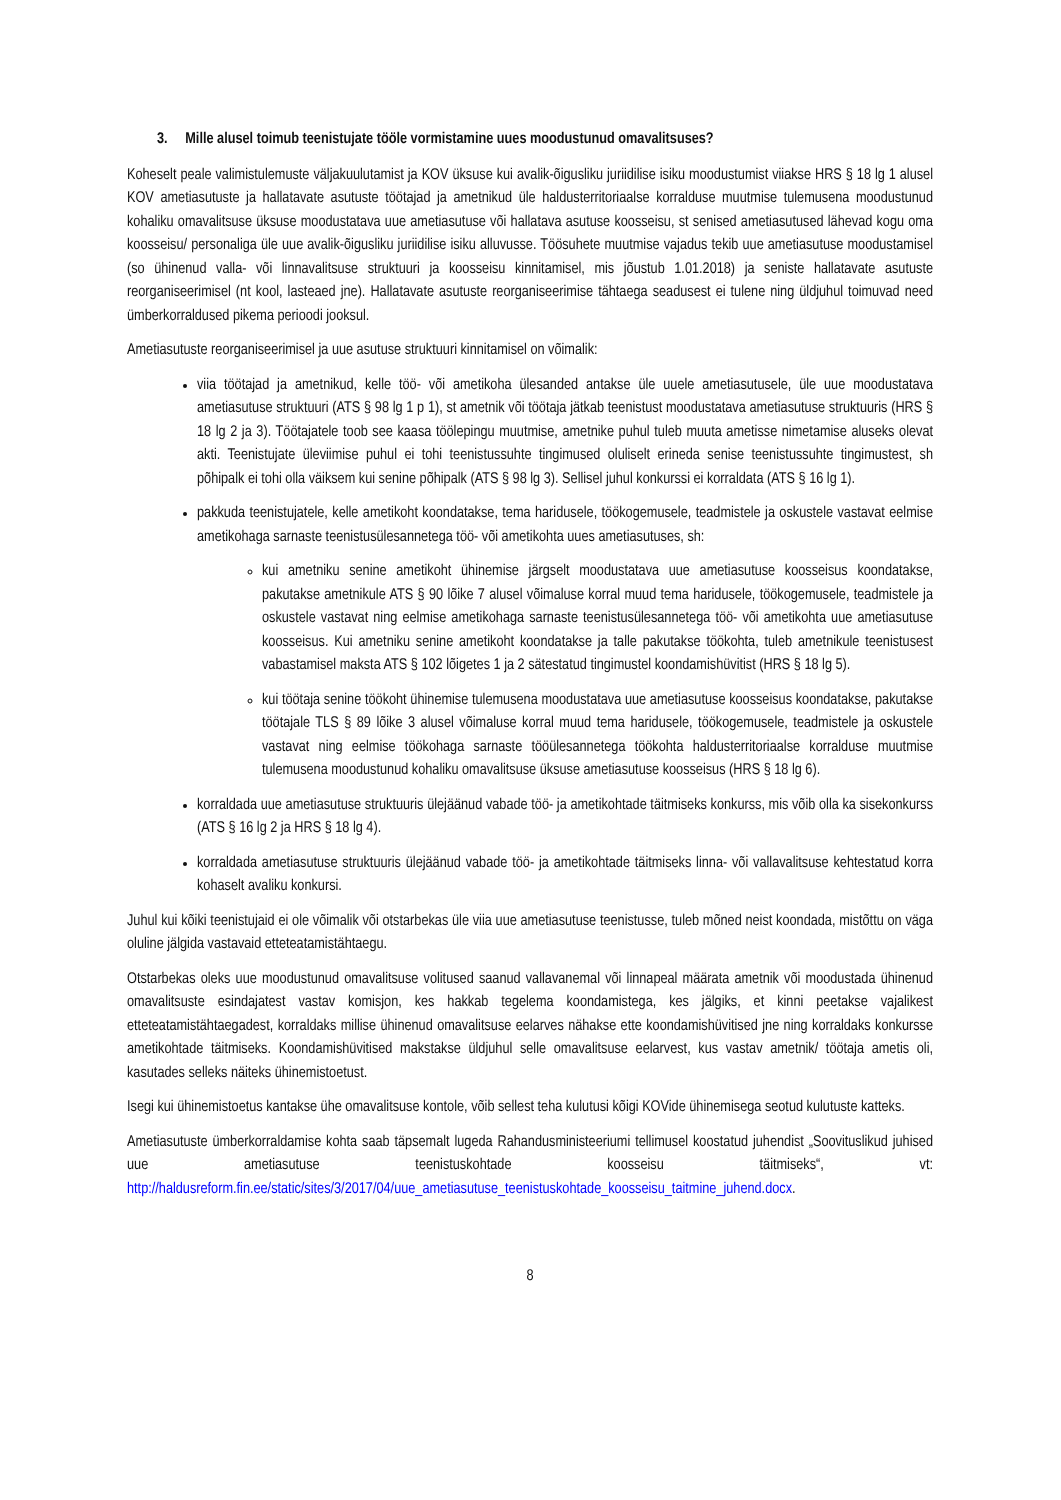3. Mille alusel toimub teenistujate tööle vormistamine uues moodustunud omavalitsuses?
Koheselt peale valimistulemuste väljakuulutamist ja KOV üksuse kui avalik-õigusliku juriidilise isiku moodustumist viiakse HRS § 18 lg 1 alusel KOV ametiasutuste ja hallatavate asutuste töötajad ja ametnikud üle haldusterritoriaalse korralduse muutmise tulemusena moodustunud kohaliku omavalitsuse üksuse moodustatava uue ametiasutuse või hallatava asutuse koosseisu, st senised ametiasutused lähevad kogu oma koosseisu/ personaliga üle uue avalik-õigusliku juriidilise isiku alluvusse. Töösuhete muutmise vajadus tekib uue ametiasutuse moodustamisel (so ühinenud valla- või linnavalitsuse struktuuri ja koosseisu kinnitamisel, mis jõustub 1.01.2018) ja seniste hallatavate asutuste reorganiseerimisel (nt kool, lasteaed jne). Hallatavate asutuste reorganiseerimise tähtaega seadusest ei tulene ning üldjuhul toimuvad need ümberkorraldused pikema perioodi jooksul.
Ametiasutuste reorganiseerimisel ja uue asutuse struktuuri kinnitamisel on võimalik:
viia töötajad ja ametnikud, kelle töö- või ametikoha ülesanded antakse üle uuele ametiasutusele, üle uue moodustatava ametiasutuse struktuuri (ATS § 98 lg 1 p 1), st ametnik või töötaja jätkab teenistust moodustatava ametiasutuse struktuuris (HRS § 18 lg 2 ja 3). Töötajatele toob see kaasa töölepingu muutmise, ametnike puhul tuleb muuta ametisse nimetamise aluseks olevat akti. Teenistujate üleviimise puhul ei tohi teenistussuhte tingimused oluliselt erineda senise teenistussuhte tingimustest, sh põhipalk ei tohi olla väiksem kui senine põhipalk (ATS § 98 lg 3). Sellisel juhul konkurssi ei korraldata (ATS § 16 lg 1).
pakkuda teenistujatele, kelle ametikoht koondatakse, tema haridusele, töökogemusele, teadmistele ja oskustele vastavat eelmise ametikohaga sarnaste teenistusülesannetega töö- või ametikohta uues ametiasutuses, sh:
kui ametniku senine ametikoht ühinemise järgselt moodustatava uue ametiasutuse koosseisus koondatakse, pakutakse ametnikule ATS § 90 lõike 7 alusel võimaluse korral muud tema haridusele, töökogemusele, teadmistele ja oskustele vastavat ning eelmise ametikohaga sarnaste teenistusülesannetega töö- või ametikohta uue ametiasutuse koosseisus. Kui ametniku senine ametikoht koondatakse ja talle pakutakse töökohta, tuleb ametnikule teenistusest vabastamisel maksta ATS § 102 lõigetes 1 ja 2 sätestatud tingimustel koondamishüvitist (HRS § 18 lg 5).
kui töötaja senine töökoht ühinemise tulemusena moodustatava uue ametiasutuse koosseisus koondatakse, pakutakse töötajale TLS § 89 lõike 3 alusel võimaluse korral muud tema haridusele, töökogemusele, teadmistele ja oskustele vastavat ning eelmise töökohaga sarnaste tööülesannetega töökohta haldusterritoriaalse korralduse muutmise tulemusena moodustunud kohaliku omavalitsuse üksuse ametiasutuse koosseisus (HRS § 18 lg 6).
korraldada uue ametiasutuse struktuuris ülejäänud vabade töö- ja ametikohtade täitmiseks konkurss, mis võib olla ka sisekonkurss (ATS § 16 lg 2 ja HRS § 18 lg 4).
korraldada ametiasutuse struktuuris ülejäänud vabade töö- ja ametikohtade täitmiseks linna- või vallavalitsuse kehtestatud korra kohaselt avaliku konkursi.
Juhul kui kõiki teenistujaid ei ole võimalik või otstarbekas üle viia uue ametiasutuse teenistusse, tuleb mõned neist koondada, mistõttu on väga oluline jälgida vastavaid etteteatamistähtaegu.
Otstarbekas oleks uue moodustunud omavalitsuse volitused saanud vallavanemal või linnapeal määrata ametnik või moodustada ühinenud omavalitsuste esindajatest vastav komisjon, kes hakkab tegelema koondamistega, kes jälgiks, et kinni peetakse vajalikest etteteatamistähtaegadest, korraldaks millise ühinenud omavalitsuse eelarves nähakse ette koondamishüvitised jne ning korraldaks konkursse ametikohtade täitmiseks. Koondamishüvitised makstakse üldjuhul selle omavalitsuse eelarvest, kus vastav ametnik/ töötaja ametis oli, kasutades selleks näiteks ühinemistoetust.
Isegi kui ühinemistoetus kantakse ühe omavalitsuse kontole, võib sellest teha kulutusi kõigi KOVide ühinemisega seotud kulutuste katteks.
Ametiasutuste ümberkorraldamise kohta saab täpsemalt lugeda Rahandusministeeriumi tellimusel koostatud juhendist „Soovituslikud juhised uue ametiasutuse teenistuskohtade koosseisu täitmiseks“, vt: http://haldusreform.fin.ee/static/sites/3/2017/04/uue_ametiasutuse_teenistuskohtade_koosseisu_taitmine_juhend.docx.
8